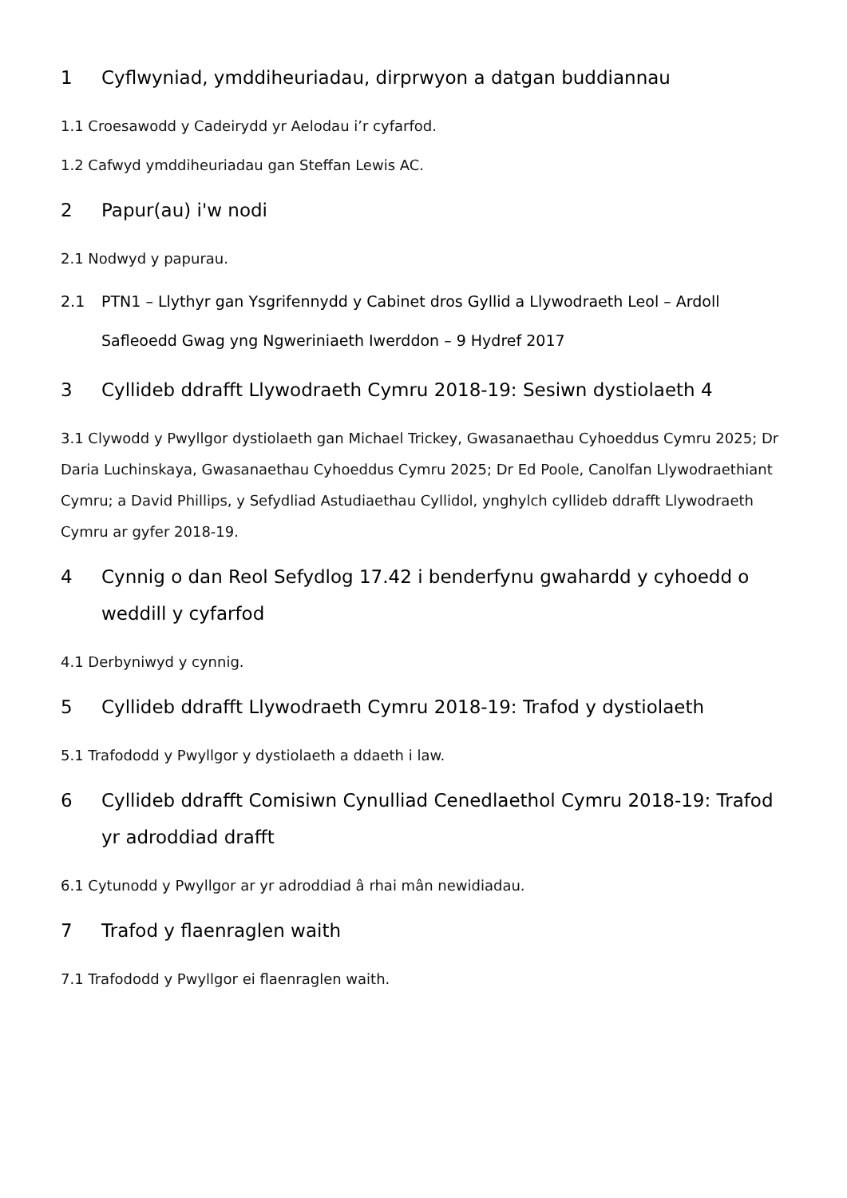1 Cyflwyniad, ymddiheuriadau, dirprwyon a datgan buddiannau
1.1 Croesawodd y Cadeirydd yr Aelodau i’r cyfarfod.
1.2 Cafwyd ymddiheuriadau gan Steffan Lewis AC.
2 Papur(au) i'w nodi
2.1 Nodwyd y papurau.
2.1 PTN1 – Llythyr gan Ysgrifennydd y Cabinet dros Gyllid a Llywodraeth Leol – Ardoll Safleoedd Gwag yng Ngweriniaeth Iwerddon – 9 Hydref 2017
3 Cyllideb ddrafft Llywodraeth Cymru 2018-19: Sesiwn dystiolaeth 4
3.1 Clywodd y Pwyllgor dystiolaeth gan Michael Trickey, Gwasanaethau Cyhoeddus Cymru 2025; Dr Daria Luchinskaya, Gwasanaethau Cyhoeddus Cymru 2025; Dr Ed Poole, Canolfan Llywodraethiant Cymru; a David Phillips, y Sefydliad Astudiaethau Cyllidol, ynghylch cyllideb ddrafft Llywodraeth Cymru ar gyfer 2018-19.
4 Cynnig o dan Reol Sefydlog 17.42 i benderfynu gwahardd y cyhoedd o weddill y cyfarfod
4.1 Derbyniwyd y cynnig.
5 Cyllideb ddrafft Llywodraeth Cymru 2018-19: Trafod y dystiolaeth
5.1 Trafododd y Pwyllgor y dystiolaeth a ddaeth i law.
6 Cyllideb ddrafft Comisiwn Cynulliad Cenedlaethol Cymru 2018-19: Trafod yr adroddiad drafft
6.1 Cytunodd y Pwyllgor ar yr adroddiad â rhai mân newidiadau.
7 Trafod y flaenraglen waith
7.1 Trafododd y Pwyllgor ei flaenraglen waith.